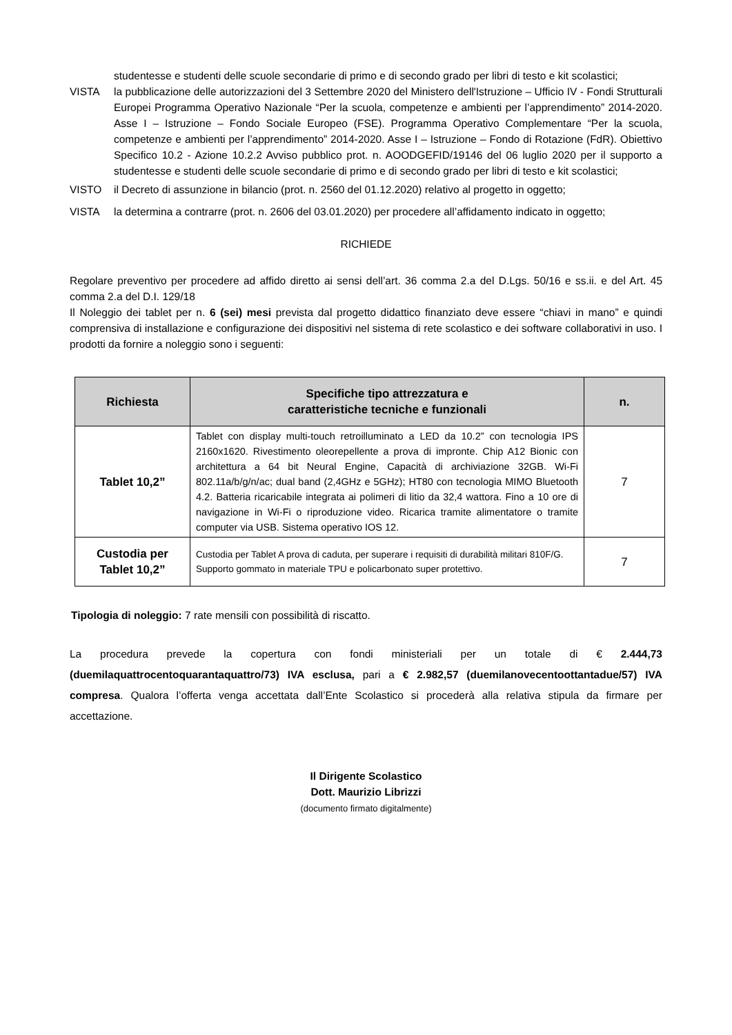studentesse e studenti delle scuole secondarie di primo e di secondo grado per libri di testo e kit scolastici;
VISTA la pubblicazione delle autorizzazioni del 3 Settembre 2020 del Ministero dell'Istruzione – Ufficio IV - Fondi Strutturali Europei Programma Operativo Nazionale “Per la scuola, competenze e ambienti per l’apprendimento” 2014-2020. Asse I – Istruzione – Fondo Sociale Europeo (FSE). Programma Operativo Complementare “Per la scuola, competenze e ambienti per l’apprendimento” 2014-2020. Asse I – Istruzione – Fondo di Rotazione (FdR). Obiettivo Specifico 10.2 - Azione 10.2.2 Avviso pubblico prot. n. AOODGEFID/19146 del 06 luglio 2020 per il supporto a studentesse e studenti delle scuole secondarie di primo e di secondo grado per libri di testo e kit scolastici;
VISTO il Decreto di assunzione in bilancio (prot. n. 2560 del 01.12.2020) relativo al progetto in oggetto;
VISTA la determina a contrarre (prot. n. 2606 del 03.01.2020) per procedere all’affidamento indicato in oggetto;
RICHIEDE
Regolare preventivo per procedere ad affido diretto ai sensi dell’art. 36 comma 2.a del D.Lgs. 50/16 e ss.ii. e del Art. 45 comma 2.a del D.I. 129/18
Il Noleggio dei tablet per n. 6 (sei) mesi prevista dal progetto didattico finanziato deve essere “chiavi in mano” e quindi comprensiva di installazione e configurazione dei dispositivi nel sistema di rete scolastico e dei software collaborativi in uso. I prodotti da fornire a noleggio sono i seguenti:
| Richiesta | Specifiche tipo attrezzatura e caratteristiche tecniche e funzionali | n. |
| --- | --- | --- |
| Tablet 10,2” | Tablet con display multi-touch retroilluminato a LED da 10.2” con tecnologia IPS 2160x1620. Rivestimento oleorepellente a prova di impronte. Chip A12 Bionic con architettura a 64 bit Neural Engine, Capacità di archiviazione 32GB. Wi-Fi 802.11a/b/g/n/ac; dual band (2,4GHz e 5GHz); HT80 con tecnologia MIMO Bluetooth 4.2. Batteria ricaricabile integrata ai polimeri di litio da 32,4 wattora. Fino a 10 ore di navigazione in Wi-Fi o riproduzione video. Ricarica tramite alimentatore o tramite computer via USB. Sistema operativo IOS 12. | 7 |
| Custodia per Tablet 10,2” | Custodia per Tablet A prova di caduta, per superare i requisiti di durabilità militari 810F/G. Supporto gommato in materiale TPU e policarbonato super protettivo. | 7 |
Tipologia di noleggio: 7 rate mensili con possibilità di riscatto.
La procedura prevede la copertura con fondi ministeriali per un totale di € 2.444,73 (duemilaquattrocentoquarantaquattro/73) IVA esclusa, pari a € 2.982,57 (duemilanovecentoottantadue/57) IVA compresa. Qualora l’offerta venga accettata dall’Ente Scolastico si procederà alla relativa stipula da firmare per accettazione.
Il Dirigente Scolastico
Dott. Maurizio Librizzi
(documento firmato digitalmente)